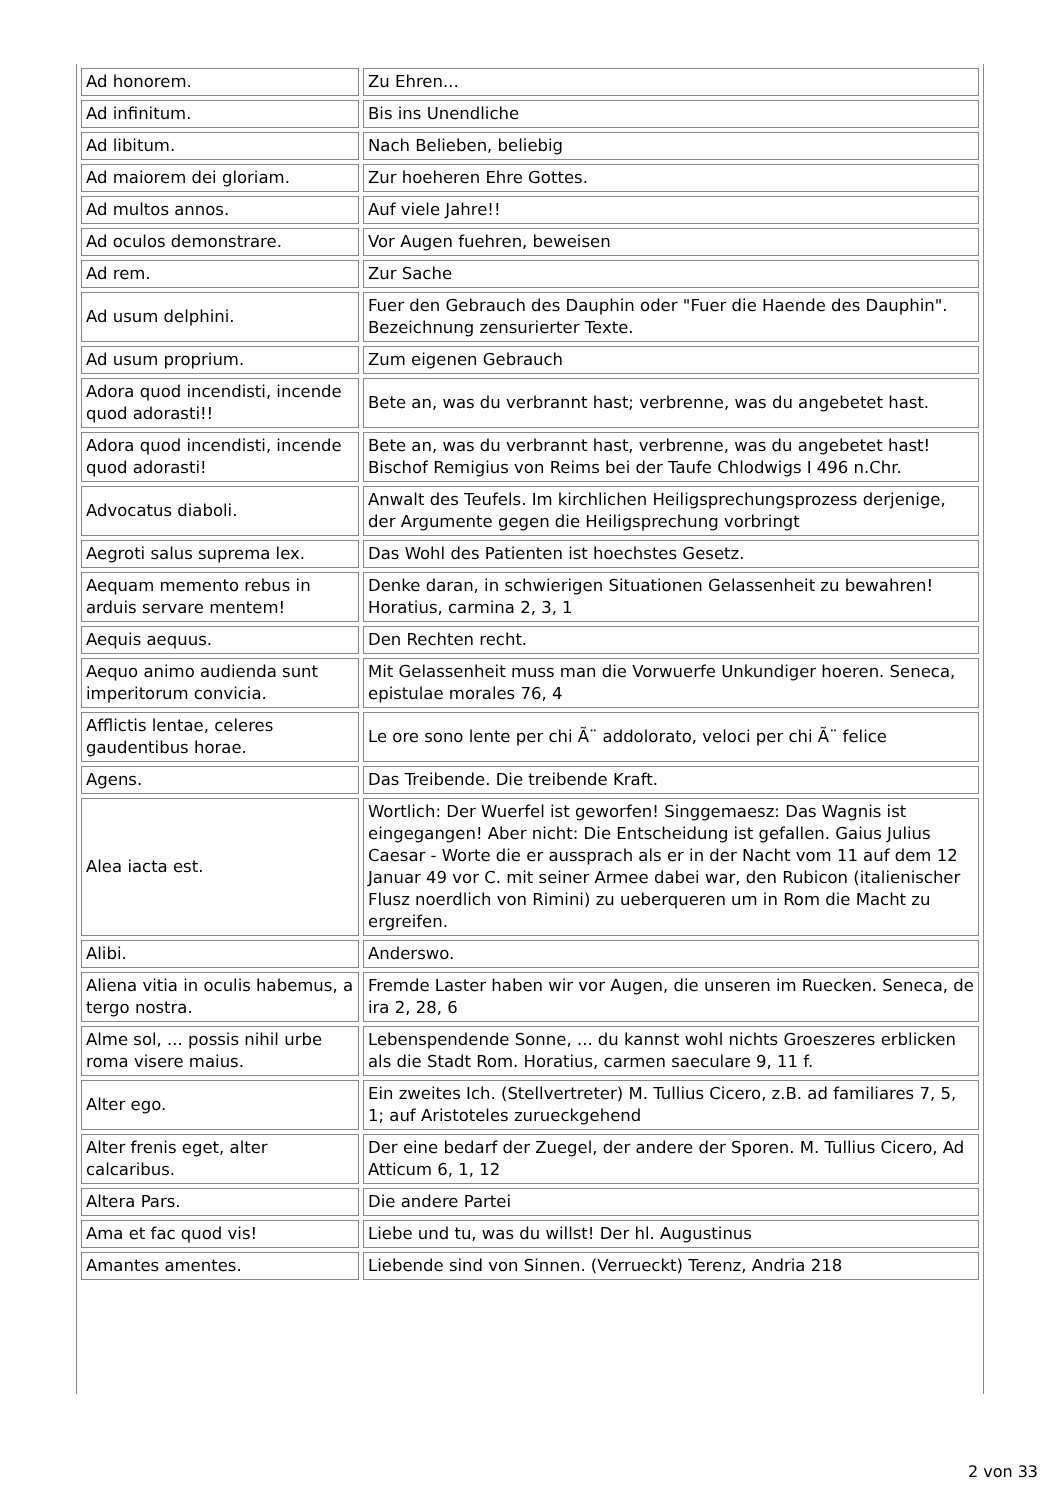| Ad honorem. | Zu Ehren... |
| Ad infinitum. | Bis ins Unendliche |
| Ad libitum. | Nach Belieben, beliebig |
| Ad maiorem dei gloriam. | Zur hoeheren Ehre Gottes. |
| Ad multos annos. | Auf viele Jahre!! |
| Ad oculos demonstrare. | Vor Augen fuehren, beweisen |
| Ad rem. | Zur Sache |
| Ad usum delphini. | Fuer den Gebrauch des Dauphin oder "Fuer die Haende des Dauphin". Bezeichnung zensurierter Texte. |
| Ad usum proprium. | Zum eigenen Gebrauch |
| Adora quod incendisti, incende quod adorasti!! | Bete an, was du verbrannt hast; verbrenne, was du angebetet hast. |
| Adora quod incendisti, incende quod adorasti! | Bete an, was du verbrannt hast, verbrenne, was du angebetet hast! Bischof Remigius von Reims bei der Taufe Chlodwigs I 496 n.Chr. |
| Advocatus diaboli. | Anwalt des Teufels. Im kirchlichen Heiligsprechungsprozess derjenige, der Argumente gegen die Heiligsprechung vorbringt |
| Aegroti salus suprema lex. | Das Wohl des Patienten ist hoechstes Gesetz. |
| Aequam memento rebus in arduis servare mentem! | Denke daran, in schwierigen Situationen Gelassenheit zu bewahren! Horatius, carmina 2, 3, 1 |
| Aequis aequus. | Den Rechten recht. |
| Aequo animo audienda sunt imperitorum convicia. | Mit Gelassenheit muss man die Vorwuerfe Unkundiger hoeren. Seneca, epistulae morales 76, 4 |
| Afflictis lentae, celeres gaudentibus horae. | Le ore sono lente per chi Ã¨ addolorato, veloci per chi Ã¨ felice |
| Agens. | Das Treibende. Die treibende Kraft. |
| Alea iacta est. | Wortlich: Der Wuerfel ist geworfen! Singgemaesz: Das Wagnis ist eingegangen! Aber nicht: Die Entscheidung ist gefallen. Gaius Julius Caesar - Worte die er aussprach als er in der Nacht vom 11 auf dem 12 Januar 49 vor C. mit seiner Armee dabei war, den Rubicon (italienischer Flusz noerdlich von Rimini) zu ueberqueren um in Rom die Macht zu ergreifen. |
| Alibi. | Anderswo. |
| Aliena vitia in oculis habemus, a tergo nostra. | Fremde Laster haben wir vor Augen, die unseren im Ruecken. Seneca, de ira 2, 28, 6 |
| Alme sol, ... possis nihil urbe roma visere maius. | Lebenspendende Sonne, ... du kannst wohl nichts Groeszeres erblicken als die Stadt Rom. Horatius, carmen saeculare 9, 11 f. |
| Alter ego. | Ein zweites Ich. (Stellvertreter) M. Tullius Cicero, z.B. ad familiares 7, 5, 1; auf Aristoteles zurueckgehend |
| Alter frenis eget, alter calcaribus. | Der eine bedarf der Zuegel, der andere der Sporen. M. Tullius Cicero, Ad Atticum 6, 1, 12 |
| Altera Pars. | Die andere Partei |
| Ama et fac quod vis! | Liebe und tu, was du willst! Der hl. Augustinus |
| Amantes amentes. | Liebende sind von Sinnen. (Verrueckt) Terenz, Andria 218 |
2 von 33